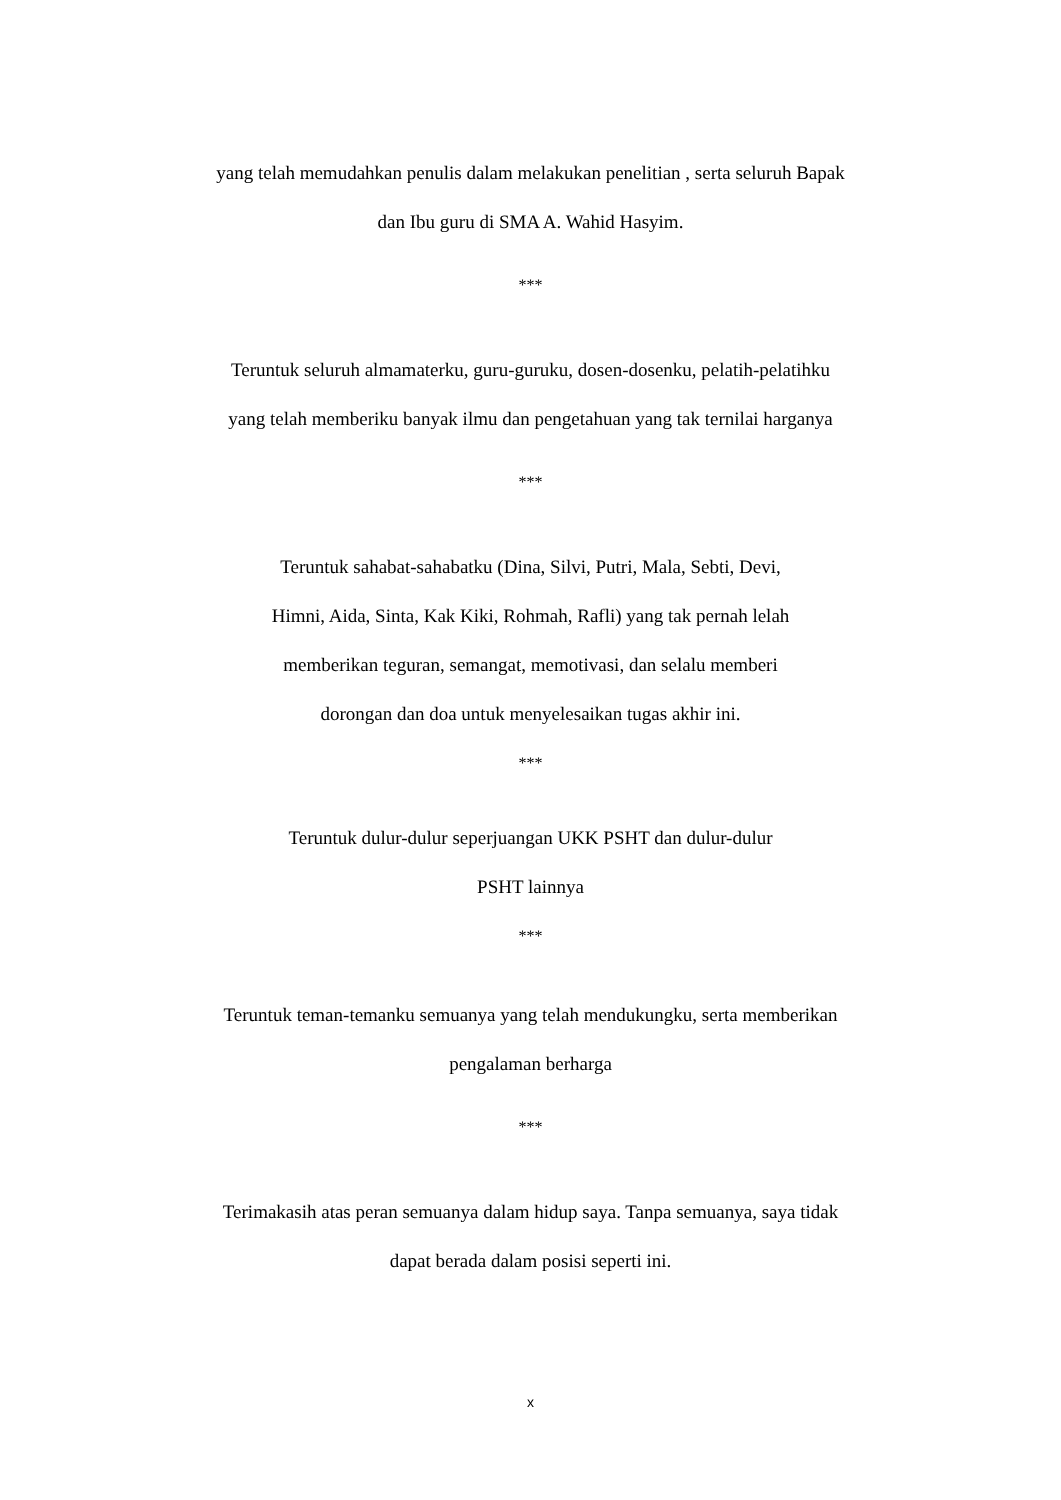yang telah memudahkan penulis dalam melakukan penelitian , serta seluruh Bapak
dan Ibu guru di SMA A. Wahid Hasyim.
***
Teruntuk seluruh almamaterku, guru-guruku, dosen-dosenku, pelatih-pelatihku
yang telah memberiku banyak ilmu dan pengetahuan yang tak ternilai harganya
***
Teruntuk sahabat-sahabatku (Dina, Silvi, Putri, Mala, Sebti, Devi,
Himni, Aida, Sinta, Kak Kiki, Rohmah, Rafli) yang tak pernah lelah
memberikan teguran, semangat, memotivasi, dan selalu memberi
dorongan dan doa untuk menyelesaikan tugas akhir ini.
***
Teruntuk dulur-dulur seperjuangan UKK PSHT dan dulur-dulur
PSHT lainnya
***
Teruntuk teman-temanku semuanya yang telah mendukungku, serta memberikan
pengalaman berharga
***
Terimakasih atas peran semuanya dalam hidup saya. Tanpa semuanya, saya tidak
dapat berada dalam posisi seperti ini.
x